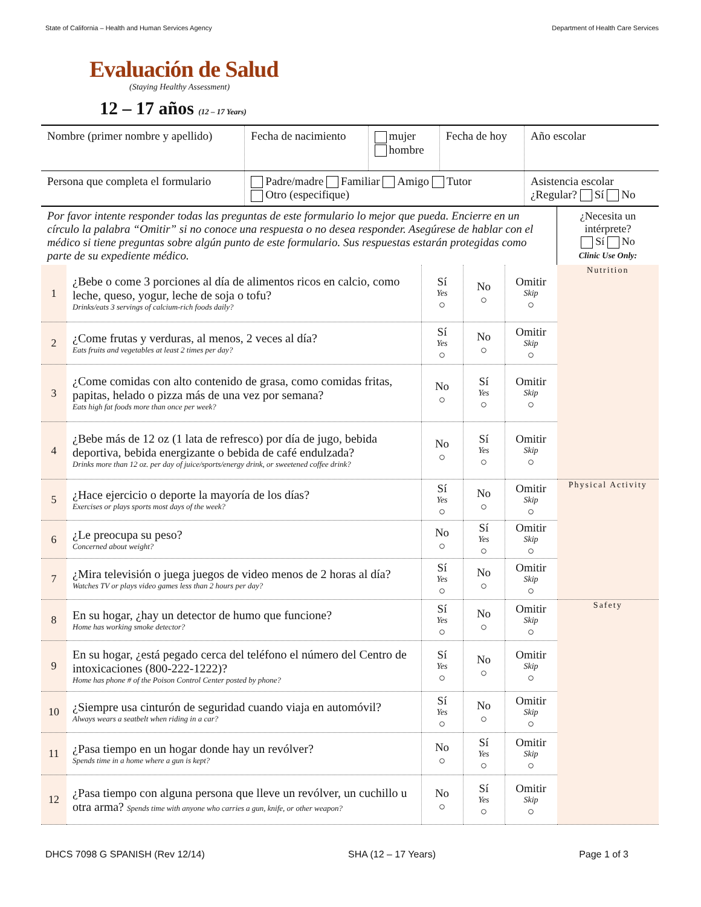State of California – Health and Human Services Agency Department of Health Care Services
Evaluación de Salud
(Staying Healthy Assessment)
12 – 17 años (12 – 17 Years)
| Nombre (primer nombre y apellido) | Fecha de nacimiento | mujer hombre | Fecha de hoy | Año escolar |
| Persona que completa el formulario | Padre/madre Familiar Amigo Tutor Otro (especifique) | | | Asistencia escolar ¿Regular? Sí No |
| Por favor intente responder todas las preguntas de este formulario lo mejor que pueda. Encierre en un círculo la palabra “Omitir” si no conoce una respuesta o no desea responder. Asegúrese de hablar con el médico si tiene preguntas sobre algún punto de este formulario. Sus respuestas estarán protegidas como parte de su expediente médico. | | | | | ¿Necesita un intérprete? Sí No Clinic Use Only: |
| 1 | ¿Bebe o come 3 porciones al día de alimentos ricos en calcio, como leche, queso, yogur, leche de soja o tofu? Drinks/eats 3 servings of calcium-rich foods daily? | Sí Yes ○ | No ○ | Omitir Skip ○ | Nutrition |
| 2 | ¿Come frutas y verduras, al menos, 2 veces al día? Eats fruits and vegetables at least 2 times per day? | Sí Yes ○ | No ○ | Omitir Skip ○ | |
| 3 | ¿Come comidas con alto contenido de grasa, como comidas fritas, papitas, helado o pizza más de una vez por semana? Eats high fat foods more than once per week? | No ○ | Sí Yes ○ | Omitir Skip ○ | |
| 4 | ¿Bebe más de 12 oz (1 lata de refresco) por día de jugo, bebida deportiva, bebida energizante o bebida de café endulzada? Drinks more than 12 oz. per day of juice/sports/energy drink, or sweetened coffee drink? | No ○ | Sí Yes ○ | Omitir Skip ○ | |
| 5 | ¿Hace ejercicio o deporte la mayoría de los días? Exercises or plays sports most days of the week? | Sí Yes ○ | No ○ | Omitir Skip ○ | Physical Activity |
| 6 | ¿Le preocupa su peso? Concerned about weight? | No ○ | Sí Yes ○ | Omitir Skip ○ | |
| 7 | ¿Mira televisión o juega juegos de video menos de 2 horas al día? Watches TV or plays video games less than 2 hours per day? | Sí Yes ○ | No ○ | Omitir Skip ○ | |
| 8 | En su hogar, ¿hay un detector de humo que funcione? Home has working smoke detector? | Sí Yes ○ | No ○ | Omitir Skip ○ | Safety |
| 9 | En su hogar, ¿está pegado cerca del teléfono el número del Centro de intoxicaciones (800-222-1222)? Home has phone # of the Poison Control Center posted by phone? | Sí Yes ○ | No ○ | Omitir Skip ○ | |
| 10 | ¿Siempre usa cinturón de seguridad cuando viaja en automóvil? Always wears a seatbelt when riding in a car? | Sí Yes ○ | No ○ | Omitir Skip ○ | |
| 11 | ¿Pasa tiempo en un hogar donde hay un revólver? Spends time in a home where a gun is kept? | No ○ | Sí Yes ○ | Omitir Skip ○ | |
| 12 | ¿Pasa tiempo con alguna persona que lleve un revólver, un cuchillo u otra arma? Spends time with anyone who carries a gun, knife, or other weapon? | No ○ | Sí Yes ○ | Omitir Skip ○ | |
DHCS 7098 G SPANISH (Rev 12/14) SHA (12 – 17 Years) Page 1 of 3